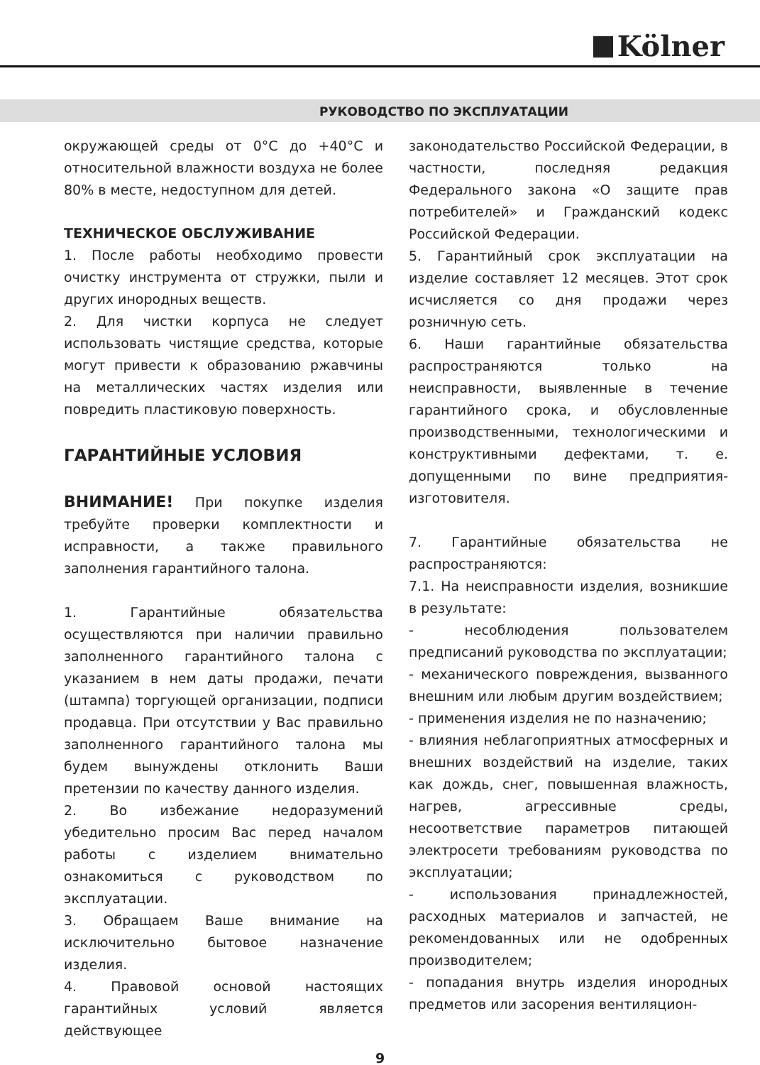Kölner
РУКОВОДСТВО ПО ЭКСПЛУАТАЦИИ
окружающей среды от 0°С до +40°С и относительной влажности воздуха не более 80% в месте, недоступном для детей.
ТЕХНИЧЕСКОЕ ОБСЛУЖИВАНИЕ
1. После работы необходимо провести очистку инструмента от стружки, пыли и других инородных веществ.
2. Для чистки корпуса не следует использовать чистящие средства, которые могут привести к образованию ржавчины на металлических частях изделия или повредить пластиковую поверхность.
ГАРАНТИЙНЫЕ УСЛОВИЯ
ВНИМАНИЕ! При покупке изделия требуйте проверки комплектности и исправности, а также правильного заполнения гарантийного талона.
1. Гарантийные обязательства осуществляются при наличии правильно заполненного гарантийного талона с указанием в нем даты продажи, печати (штампа) торгующей организации, подписи продавца. При отсутствии у Вас правильно заполненного гарантийного талона мы будем вынуждены отклонить Ваши претензии по качеству данного изделия.
2. Во избежание недоразумений убедительно просим Вас перед началом работы с изделием внимательно ознакомиться с руководством по эксплуатации.
3. Обращаем Ваше внимание на исключительно бытовое назначение изделия.
4. Правовой основой настоящих гарантийных условий является действующее
законодательство Российской Федерации, в частности, последняя редакция Федерального закона «О защите прав потребителей» и Гражданский кодекс Российской Федерации.
5. Гарантийный срок эксплуатации на изделие составляет 12 месяцев. Этот срок исчисляется со дня продажи через розничную сеть.
6. Наши гарантийные обязательства распространяются только на неисправности, выявленные в течение гарантийного срока, и обусловленные производственными, технологическими и конструктивными дефектами, т. е. допущенными по вине предприятия-изготовителя.
7. Гарантийные обязательства не распространяются:
7.1. На неисправности изделия, возникшие в результате:
- несоблюдения пользователем предписаний руководства по эксплуатации;
- механического повреждения, вызванного внешним или любым другим воздействием;
- применения изделия не по назначению;
- влияния неблагоприятных атмосферных и внешних воздействий на изделие, таких как дождь, снег, повышенная влажность, нагрев, агрессивные среды, несоответствие параметров питающей электросети требованиям руководства по эксплуатации;
- использования принадлежностей, расходных материалов и запчастей, не рекомендованных или не одобренных производителем;
- попадания внутрь изделия инородных предметов или засорения вентиляцион-
9